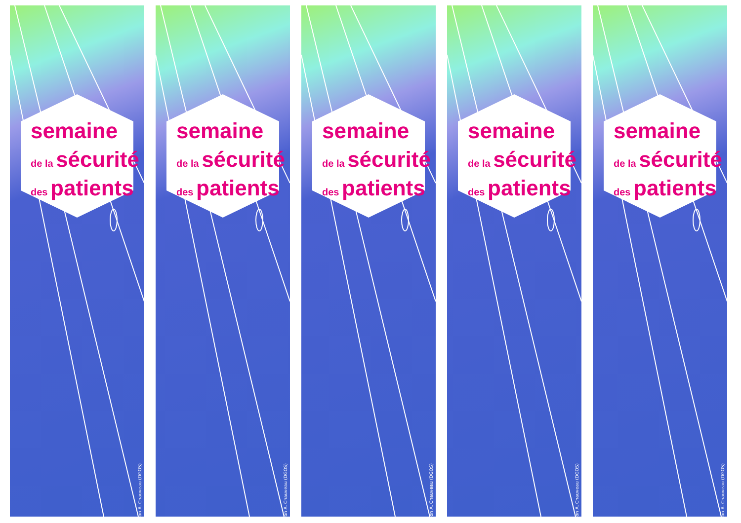semaine
de la sécurité
des patients
on A. Chauveau (DGOS)
semaine
de la sécurité
des patients
on A. Chauveau (DGOS)
semaine
de la sécurité
des patients
on A. Chauveau (DGOS)
semaine
de la sécurité
des patients
on A. Chauveau (DGOS)
semaine
de la sécurité
des patients
on A. Chauveau (DGOS)